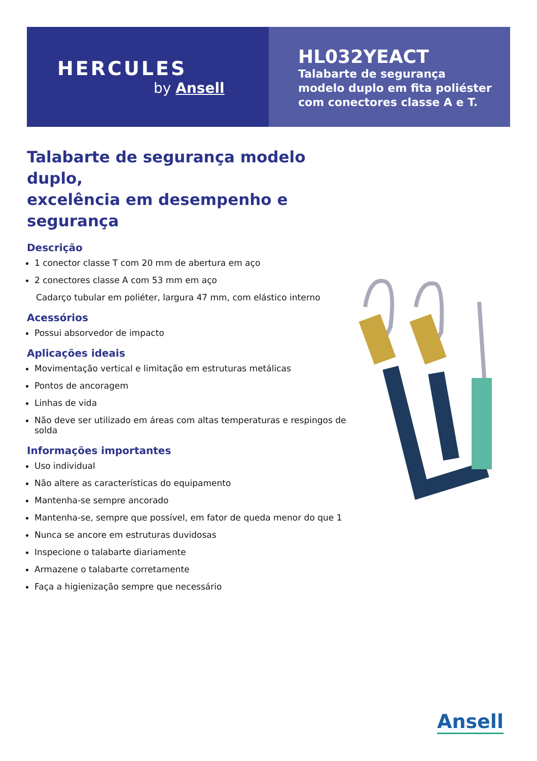HERCULES
by Ansell
HL032YEACT
Talabarte de segurança
modelo duplo em fita poliéster
com conectores classe A e T.
Talabarte de segurança modelo duplo,
excelência em desempenho e segurança
Descrição
1 conector classe T com 20 mm de abertura em aço
2 conectores classe A com 53 mm em aço
Cadarço tubular em poliéter, largura 47 mm, com elástico interno
Acessórios
Possui absorvedor de impacto
Aplicações ideais
Movimentação vertical e limitação em estruturas metálicas
Pontos de ancoragem
Linhas de vida
Não deve ser utilizado em áreas com altas temperaturas e respingos de solda
Informações importantes
Uso individual
Não altere as características do equipamento
Mantenha-se sempre ancorado
Mantenha-se, sempre que possível, em fator de queda menor do que 1
Nunca se ancore em estruturas duvidosas
Inspecione o talabarte diariamente
Armazene o talabarte corretamente
Faça a higienização sempre que necessário
Ansell